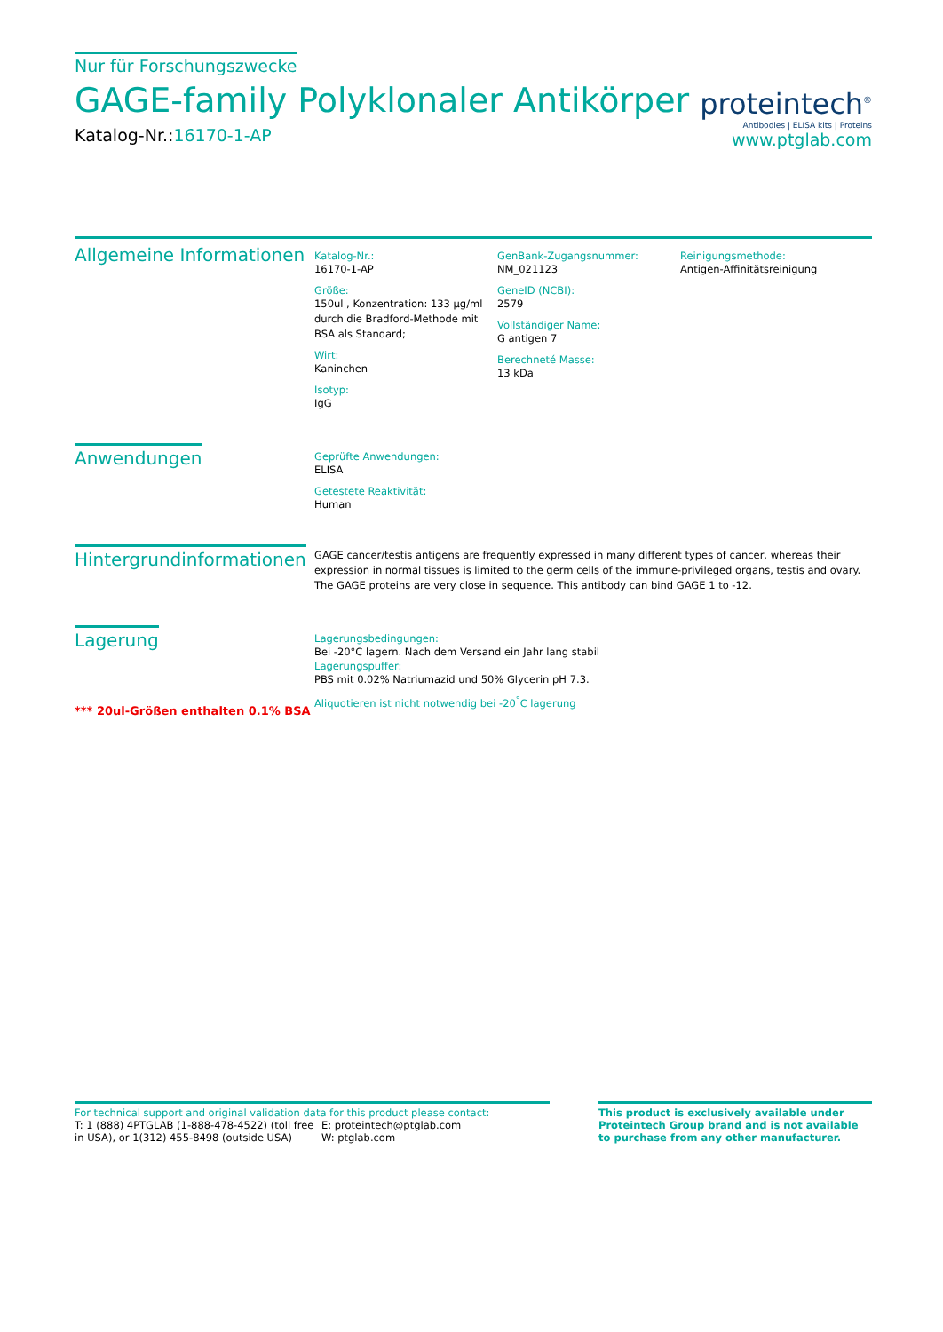Nur für Forschungszwecke
GAGE-family Polyklonaler Antikörper
Katalog-Nr.:16170-1-AP
proteintech<sup>®</sup>
Antibodies | ELISA kits | Proteins
www.ptglab.com
Allgemeine Informationen
Katalog-Nr.:
16170-1-AP
Größe:
150ul , Konzentration: 133 μg/ml durch die Bradford-Methode mit BSA als Standard;
Wirt:
Kaninchen
Isotyp:
IgG
GenBank-Zugangsnummer:
NM_021123
GeneID (NCBI):
2579
Vollständiger Name:
G antigen 7
Berechneté Masse:
13 kDa
Reinigungsmethode:
Antigen-Affinitätsreinigung
Anwendungen
Geprüfte Anwendungen:
ELISA
Getestete Reaktivität:
Human
Hintergrundinformationen
GAGE cancer/testis antigens are frequently expressed in many different types of cancer, whereas their expression in normal tissues is limited to the germ cells of the immune-privileged organs, testis and ovary. The GAGE proteins are very close in sequence. This antibody can bind GAGE 1 to -12.
Lagerung
*** 20ul-Größen enthalten 0.1% BSA
Lagerungsbedingungen:
Bei -20°C lagern. Nach dem Versand ein Jahr lang stabil
Lagerungspuffer:
PBS mit 0.02% Natriumazid und 50% Glycerin pH 7.3.
Aliquotieren ist nicht notwendig bei -20<sup>°</sup>C lagerung
For technical support and original validation data for this product please contact:
T: 1 (888) 4PTGLAB (1-888-478-4522) (toll free in USA), or 1(312) 455-8498 (outside USA)
E: proteintech@ptglab.com
W: ptglab.com
This product is exclusively available under Proteintech Group brand and is not available to purchase from any other manufacturer.